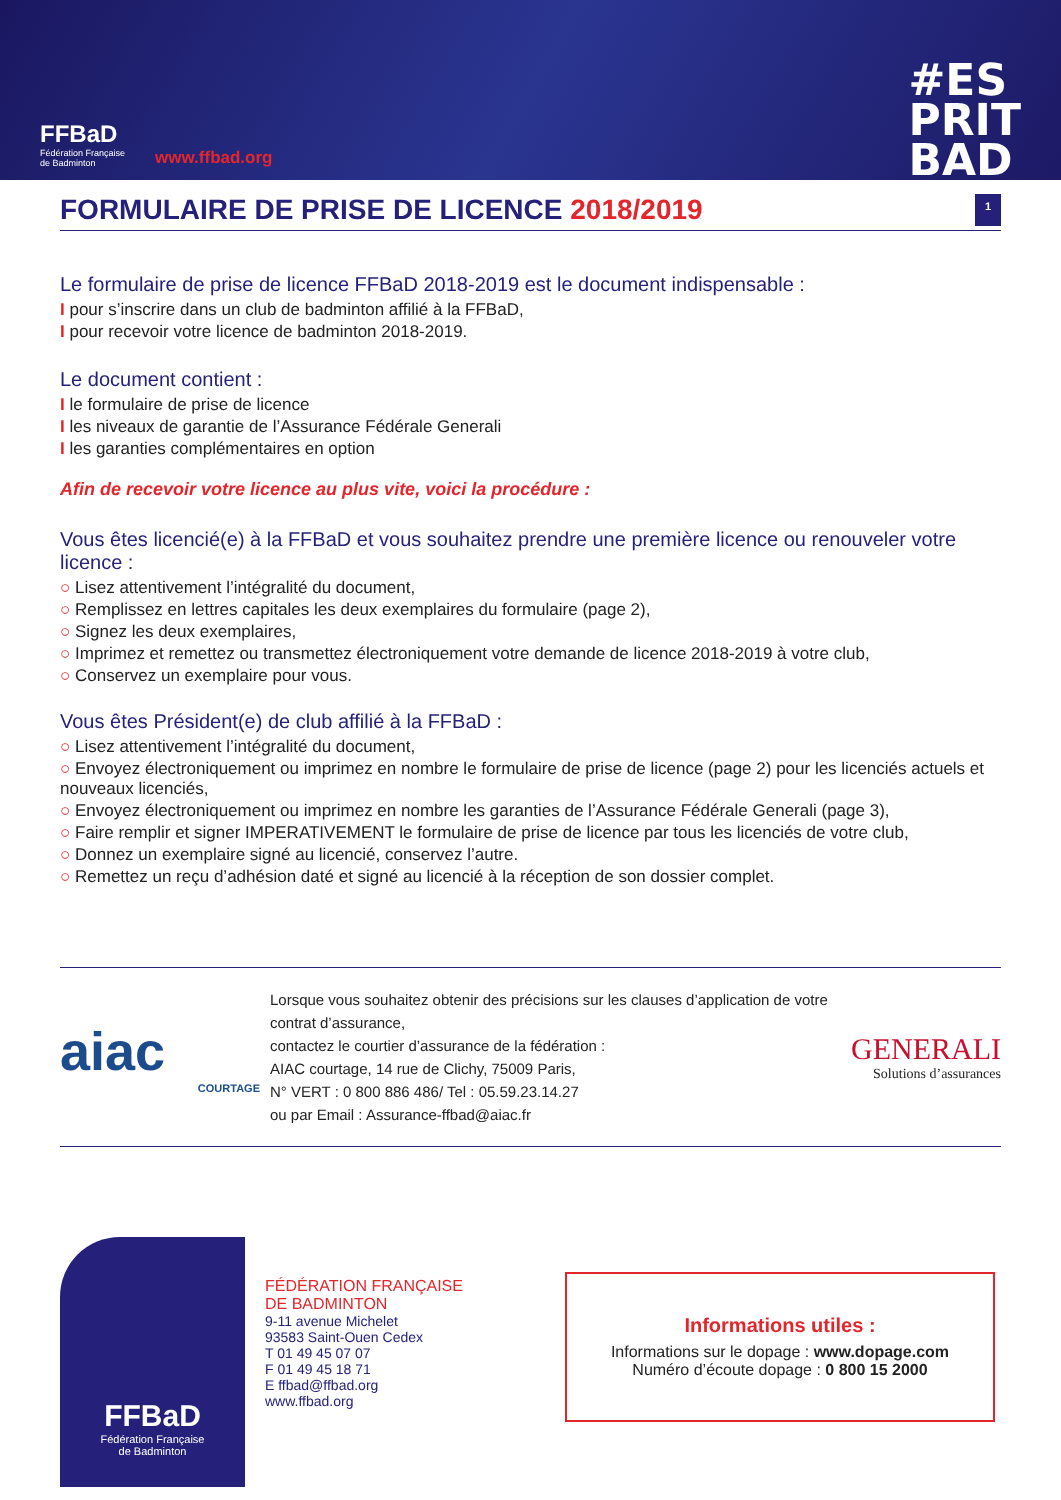FFBaD
Fédération Française
de Badminton
www.ffbad.org
#ES
PRIT
BAD
FORMULAIRE DE PRISE DE LICENCE 2018/2019 1
Le formulaire de prise de licence FFBaD 2018-2019 est le document indispensable :
I pour s’inscrire dans un club de badminton affilié à la FFBaD,
I pour recevoir votre licence de badminton 2018-2019.
Le document contient :
I le formulaire de prise de licence
I les niveaux de garantie de l’Assurance Fédérale Generali
I les garanties complémentaires en option
Afin de recevoir votre licence au plus vite, voici la procédure :
Vous êtes licencié(e) à la FFBaD et vous souhaitez prendre une première licence ou renouveler votre licence :
○ Lisez attentivement l’intégralité du document,
○ Remplissez en lettres capitales les deux exemplaires du formulaire (page 2),
○ Signez les deux exemplaires,
○ Imprimez et remettez ou transmettez électroniquement votre demande de licence 2018-2019 à votre club,
○ Conservez un exemplaire pour vous.
Vous êtes Président(e) de club affilié à la FFBaD :
○ Lisez attentivement l’intégralité du document,
○ Envoyez électroniquement ou imprimez en nombre le formulaire de prise de licence (page 2) pour les licenciés actuels et nouveaux licenciés,
○ Envoyez électroniquement ou imprimez en nombre les garanties de l’Assurance Fédérale Generali (page 3),
○ Faire remplir et signer IMPERATIVEMENT le formulaire de prise de licence par tous les licenciés de votre club,
○ Donnez un exemplaire signé au licencié, conservez l’autre.
○ Remettez un reçu d’adhésion daté et signé au licencié à la réception de son dossier complet.
aiac
COURTAGE
Lorsque vous souhaitez obtenir des précisions sur les clauses d’application de votre contrat d’assurance,
contactez le courtier d’assurance de la fédération :
AIAC courtage, 14 rue de Clichy, 75009 Paris,
N° VERT : 0 800 886 486/ Tel : 05.59.23.14.27
ou par Email : Assurance-ffbad@aiac.fr
GENERALI
Solutions d’assurances
FFBaD
Fédération Française
de Badminton
FÉDÉRATION FRANÇAISE
DE BADMINTON
9-11 avenue Michelet
93583 Saint-Ouen Cedex
T 01 49 45 07 07
F 01 49 45 18 71
E ffbad@ffbad.org
www.ffbad.org
Informations utiles :
Informations sur le dopage : www.dopage.com
Numéro d’écoute dopage : 0 800 15 2000